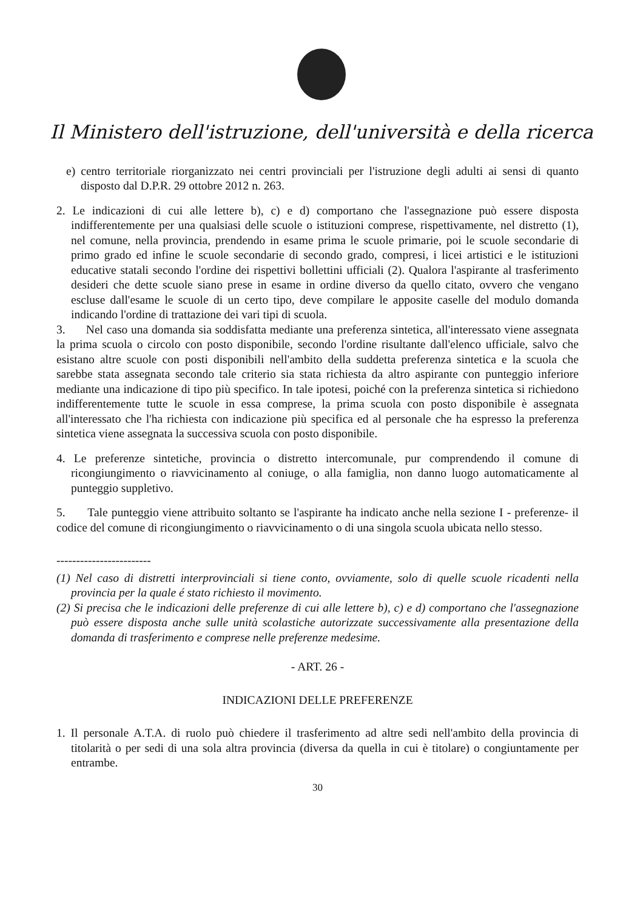Il Ministero dell'istruzione, dell'università e della ricerca
e) centro territoriale riorganizzato nei centri provinciali per l'istruzione degli adulti ai sensi di quanto disposto dal D.P.R. 29 ottobre 2012 n. 263.
2. Le indicazioni di cui alle lettere b), c) e d) comportano che l'assegnazione può essere disposta indifferentemente per una qualsiasi delle scuole o istituzioni comprese, rispettivamente, nel distretto (1), nel comune, nella provincia, prendendo in esame prima le scuole primarie, poi le scuole secondarie di primo grado ed infine le scuole secondarie di secondo grado, compresi, i licei artistici e le istituzioni educative statali secondo l'ordine dei rispettivi bollettini ufficiali (2). Qualora l'aspirante al trasferimento desideri che dette scuole siano prese in esame in ordine diverso da quello citato, ovvero che vengano escluse dall'esame le scuole di un certo tipo, deve compilare le apposite caselle del modulo domanda indicando l'ordine di trattazione dei vari tipi di scuola.
3. Nel caso una domanda sia soddisfatta mediante una preferenza sintetica, all'interessato viene assegnata la prima scuola o circolo con posto disponibile, secondo l'ordine risultante dall'elenco ufficiale, salvo che esistano altre scuole con posti disponibili nell'ambito della suddetta preferenza sintetica e la scuola che sarebbe stata assegnata secondo tale criterio sia stata richiesta da altro aspirante con punteggio inferiore mediante una indicazione di tipo più specifico. In tale ipotesi, poiché con la preferenza sintetica si richiedono indifferentemente tutte le scuole in essa comprese, la prima scuola con posto disponibile è assegnata all'interessato che l'ha richiesta con indicazione più specifica ed al personale che ha espresso la preferenza sintetica viene assegnata la successiva scuola con posto disponibile.
4. Le preferenze sintetiche, provincia o distretto intercomunale, pur comprendendo il comune di ricongiungimento o riavvicinamento al coniuge, o alla famiglia, non danno luogo automaticamente al punteggio suppletivo.
5. Tale punteggio viene attribuito soltanto se l'aspirante ha indicato anche nella sezione I - preferenze- il codice del comune di ricongiungimento o riavvicinamento o di una singola scuola ubicata nello stesso.
------------------------
(1) Nel caso di distretti interprovinciali si tiene conto, ovviamente, solo di quelle scuole ricadenti nella provincia per la quale é stato richiesto il movimento.
(2) Si precisa che le indicazioni delle preferenze di cui alle lettere b), c) e d) comportano che l'assegnazione può essere disposta anche sulle unità scolastiche autorizzate successivamente alla presentazione della domanda di trasferimento e comprese nelle preferenze medesime.
- ART. 26 -
INDICAZIONI DELLE PREFERENZE
1. Il personale A.T.A. di ruolo può chiedere il trasferimento ad altre sedi nell'ambito della provincia di titolarità o per sedi di una sola altra provincia (diversa da quella in cui è titolare) o congiuntamente per entrambe.
30